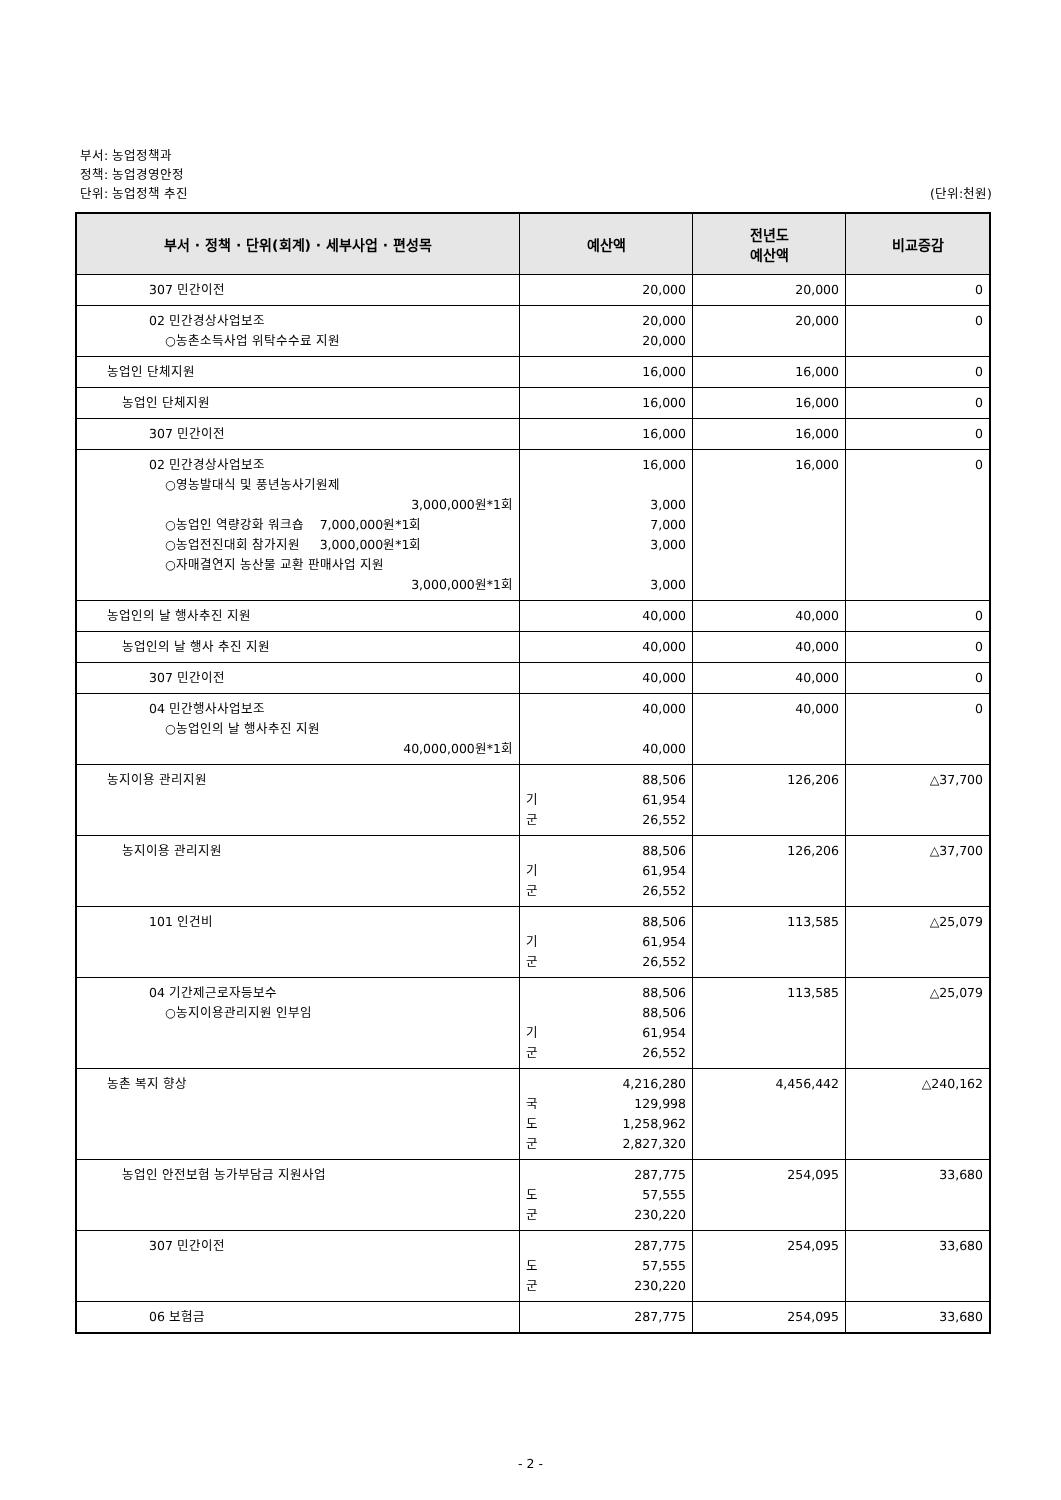부서: 농업정책과
정책: 농업경영안정
단위: 농업정책 추진 (단위:천원)
| 부서 · 정책 · 단위(회계) · 세부사업 · 편성목 | 예산액 | 전년도 예산액 | 비교증감 |
| --- | --- | --- | --- |
| 307 민간이전 | 20,000 | 20,000 | 0 |
| 02 민간경상사업보조 ○농촌소득사업 위탁수수료 지원 | 20,000 20,000 | 20,000 | 0 |
| 농업인 단체지원 | 16,000 | 16,000 | 0 |
| 농업인 단체지원 | 16,000 | 16,000 | 0 |
| 307 민간이전 | 16,000 | 16,000 | 0 |
| 02 민간경상사업보조 ○영농발대식 및 풍년농사기원제 3,000,000원*1회 ○농업인 역량강화 워크숍 7,000,000원*1회 ○농업전진대회 참가지원 3,000,000원*1회 ○자매결연지 농산물 교환 판매사업 지원 3,000,000원*1회 | 16,000 3,000 7,000 3,000 3,000 | 16,000 | 0 |
| 농업인의 날 행사추진 지원 | 40,000 | 40,000 | 0 |
| 농업인의 날 행사 추진 지원 | 40,000 | 40,000 | 0 |
| 307 민간이전 | 40,000 | 40,000 | 0 |
| 04 민간행사사업보조 ○농업인의 날 행사추진 지원 40,000,000원*1회 | 40,000 40,000 | 40,000 | 0 |
| 농지이용 관리지원 | 88,506 기 61,954 군 26,552 | 126,206 | △37,700 |
| 농지이용 관리지원 | 88,506 기 61,954 군 26,552 | 126,206 | △37,700 |
| 101 인건비 | 88,506 기 61,954 군 26,552 | 113,585 | △25,079 |
| 04 기간제근로자등보수 ○농지이용관리지원 인부임 | 88,506 88,506 기 61,954 군 26,552 | 113,585 | △25,079 |
| 농촌 복지 향상 | 4,216,280 국 129,998 도 1,258,962 군 2,827,320 | 4,456,442 | △240,162 |
| 농업인 안전보험 농가부담금 지원사업 | 287,775 도 57,555 군 230,220 | 254,095 | 33,680 |
| 307 민간이전 | 287,775 도 57,555 군 230,220 | 254,095 | 33,680 |
| 06 보험금 | 287,775 | 254,095 | 33,680 |
- 2 -